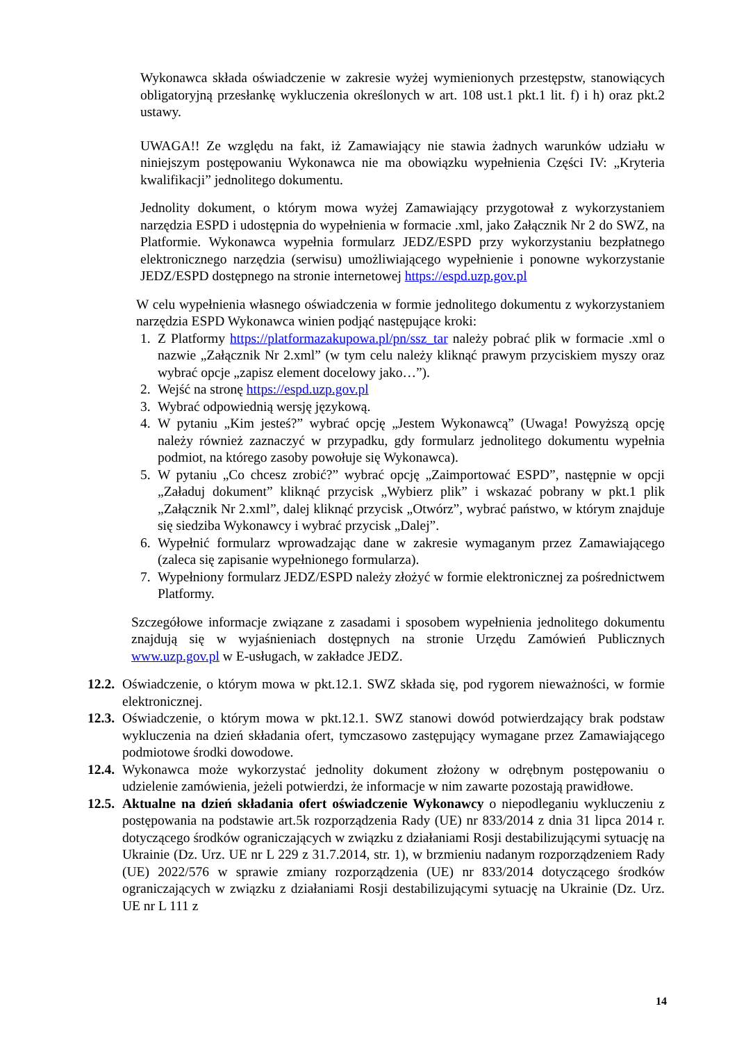Wykonawca składa oświadczenie w zakresie wyżej wymienionych przestępstw, stanowiących obligatoryjną przesłankę wykluczenia określonych w art. 108 ust.1 pkt.1 lit. f) i h) oraz pkt.2 ustawy.
UWAGA!! Ze względu na fakt, iż Zamawiający nie stawia żadnych warunków udziału w niniejszym postępowaniu Wykonawca nie ma obowiązku wypełnienia Części IV: „Kryteria kwalifikacji” jednolitego dokumentu.
Jednolity dokument, o którym mowa wyżej Zamawiający przygotował z wykorzystaniem narzędzia ESPD i udostępnia do wypełnienia w formacie .xml, jako Załącznik Nr 2 do SWZ, na Platformie. Wykonawca wypełnia formularz JEDZ/ESPD przy wykorzystaniu bezpłatnego elektronicznego narzędzia (serwisu) umożliwiającego wypełnienie i ponowne wykorzystanie JEDZ/ESPD dostępnego na stronie internetowej https://espd.uzp.gov.pl
W celu wypełnienia własnego oświadczenia w formie jednolitego dokumentu z wykorzystaniem narzędzia ESPD Wykonawca winien podjąć następujące kroki:
1. Z Platformy https://platformazakupowa.pl/pn/ssz_tar należy pobrać plik w formacie .xml o nazwie „Załącznik Nr 2.xml” (w tym celu należy kliknąć prawym przyciskiem myszy oraz wybrać opcje „zapisz element docelowy jako…”).
2. Wejść na stronę https://espd.uzp.gov.pl
3. Wybrać odpowiednią wersję językową.
4. W pytaniu „Kim jesteś?” wybrać opcję „Jestem Wykonawcą” (Uwaga! Powyższą opcję należy również zaznaczyć w przypadku, gdy formularz jednolitego dokumentu wypełnia podmiot, na którego zasoby powołuje się Wykonawca).
5. W pytaniu „Co chcesz zrobić?” wybrać opcję „Zaimportować ESPD”, następnie w opcji „Załaduj dokument” kliknąć przycisk „Wybierz plik” i wskazać pobrany w pkt.1 plik „Załącznik Nr 2.xml”, dalej kliknąć przycisk „Otwórz”, wybrać państwo, w którym znajduje się siedziba Wykonawcy i wybrać przycisk „Dalej”.
6. Wypełnić formularz wprowadzając dane w zakresie wymaganym przez Zamawiającego (zaleca się zapisanie wypełnionego formularza).
7. Wypełniony formularz JEDZ/ESPD należy złożyć w formie elektronicznej za pośrednictwem Platformy.
Szczegółowe informacje związane z zasadami i sposobem wypełnienia jednolitego dokumentu znajdują się w wyjaśnieniach dostępnych na stronie Urzędu Zamówień Publicznych www.uzp.gov.pl w E-usługach, w zakładce JEDZ.
12.2.
Oświadczenie, o którym mowa w pkt.12.1. SWZ składa się, pod rygorem nieważności, w formie elektronicznej.
12.3.
Oświadczenie, o którym mowa w pkt.12.1. SWZ stanowi dowód potwierdzający brak podstaw wykluczenia na dzień składania ofert, tymczasowo zastępujący wymagane przez Zamawiającego podmiotowe środki dowodowe.
12.4.
Wykonawca może wykorzystać jednolity dokument złożony w odrębnym postępowaniu o udzielenie zamówienia, jeżeli potwierdzi, że informacje w nim zawarte pozostają prawidłowe.
12.5.
Aktualne na dzień składania ofert oświadczenie Wykonawcy o niepodleganiu wykluczeniu z postępowania na podstawie art.5k rozporządzenia Rady (UE) nr 833/2014 z dnia 31 lipca 2014 r. dotyczącego środków ograniczających w związku z działaniami Rosji destabilizującymi sytuację na Ukrainie (Dz. Urz. UE nr L 229 z 31.7.2014, str. 1), w brzmieniu nadanym rozporządzeniem Rady (UE) 2022/576 w sprawie zmiany rozporządzenia (UE) nr 833/2014 dotyczącego środków ograniczających w związku z działaniami Rosji destabilizującymi sytuację na Ukrainie (Dz. Urz. UE nr L 111 z
14